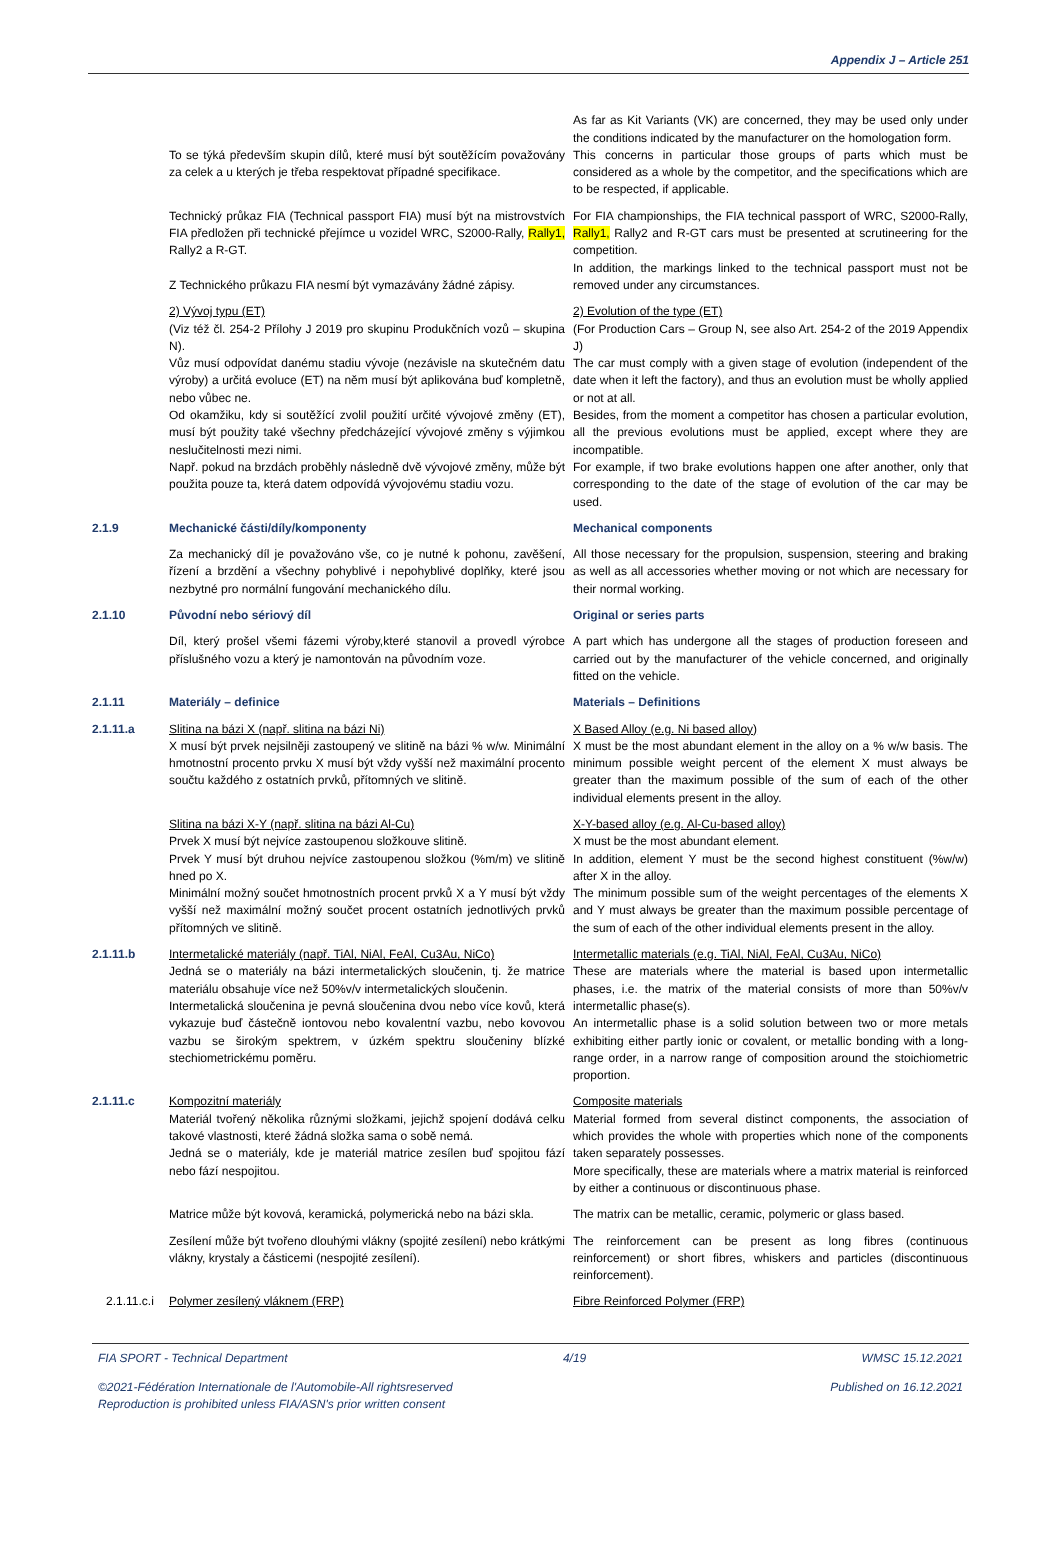Appendix J – Article 251
To se týká především skupin dílů, které musí být soutěžícím považovány za celek a u kterých je třeba respektovat případné specifikace.
As far as Kit Variants (VK) are concerned, they may be used only under the conditions indicated by the manufacturer on the homologation form.
This concerns in particular those groups of parts which must be considered as a whole by the competitor, and the specifications which are to be respected, if applicable.
Technický průkaz FIA (Technical passport FIA) musí být na mistrovstvích FIA předložen při technické přejímce u vozidel WRC, S2000-Rally, Rally1, Rally2 a R-GT.
Z Technického průkazu FIA nesmí být vymazávány žádné zápisy.
For FIA championships, the FIA technical passport of WRC, S2000-Rally, Rally1, Rally2 and R-GT cars must be presented at scrutineering for the competition.
In addition, the markings linked to the technical passport must not be removed under any circumstances.
2) Vývoj typu (ET)
(Viz též čl. 254-2 Přílohy J 2019 pro skupinu Produkčních vozů – skupina N).
Vůz musí odpovídat danému stadiu vývoje (nezávisle na skutečném datu výroby) a určitá evoluce (ET) na něm musí být aplikována buď kompletně, nebo vůbec ne.
Od okamžiku, kdy si soutěžící zvolil použití určité vývojové změny (ET), musí být použity také všechny předcházející vývojové změny s výjimkou neslučitelnosti mezi nimi.
Např. pokud na brzdách proběhly následně dvě vývojové změny, může být použita pouze ta, která datem odpovídá vývojovému stadiu vozu.
2) Evolution of the type (ET)
(For Production Cars – Group N, see also Art. 254-2 of the 2019 Appendix J)
The car must comply with a given stage of evolution (independent of the date when it left the factory), and thus an evolution must be wholly applied or not at all.
Besides, from the moment a competitor has chosen a particular evolution, all the previous evolutions must be applied, except where they are incompatible.
For example, if two brake evolutions happen one after another, only that corresponding to the date of the stage of evolution of the car may be used.
2.1.9
Mechanické části/díly/komponenty
Mechanical components
Za mechanický díl je považováno vše, co je nutné k pohonu, zavěšení, řízení a brzdění a všechny pohyblivé i nepohyblivé doplňky, které jsou nezbytné pro normální fungování mechanického dílu.
All those necessary for the propulsion, suspension, steering and braking as well as all accessories whether moving or not which are necessary for their normal working.
2.1.10
Původní nebo sériový díl
Original or series parts
Díl, který prošel všemi fázemi výroby,které stanovil a provedl výrobce příslušného vozu a který je namontován na původním voze.
A part which has undergone all the stages of production foreseen and carried out by the manufacturer of the vehicle concerned, and originally fitted on the vehicle.
2.1.11
Materiály – definice
Materials – Definitions
2.1.11.a
Slitina na bázi X (např. slitina na bázi Ni)
X musí být prvek nejsilněji zastoupený ve slitině na bázi % w/w. Minimální hmotnostní procento prvku X musí být vždy vyšší než maximální procento součtu každého z ostatních prvků, přítomných ve slitině.
X Based Alloy (e.g. Ni based alloy)
X must be the most abundant element in the alloy on a % w/w basis. The minimum possible weight percent of the element X must always be greater than the maximum possible of the sum of each of the other individual elements present in the alloy.
Slitina na bázi X-Y (např. slitina na bázi Al-Cu)
Prvek X musí být nejvíce zastoupenou složkouve slitině.
Prvek Y musí být druhou nejvíce zastoupenou složkou (%m/m) ve slitině hned po X.
Minimální možný součet hmotnostních procent prvků X a Y musí být vždy vyšší než maximální možný součet procent ostatních jednotlivých prvků přítomných ve slitině.
X-Y-based alloy (e.g. Al-Cu-based alloy)
X must be the most abundant element.
In addition, element Y must be the second highest constituent (%w/w) after X in the alloy.
The minimum possible sum of the weight percentages of the elements X and Y must always be greater than the maximum possible percentage of the sum of each of the other individual elements present in the alloy.
2.1.11.b
Intermetalické materiály (např. TiAl, NiAl, FeAl, Cu3Au, NiCo)
Jedná se o materiály na bázi intermetalických sloučenin, tj. že matrice materiálu obsahuje více než 50%v/v intermetalických sloučenin.
Intermetalická sloučenina je pevná sloučenina dvou nebo více kovů, která vykazuje buď částečně iontovou nebo kovalentní vazbu, nebo kovovou vazbu se širokým spektrem, v úzkém spektru sloučeniny blízké stechiometrickému poměru.
Intermetallic materials (e.g. TiAl, NiAl, FeAl, Cu3Au, NiCo)
These are materials where the material is based upon intermetallic phases, i.e. the matrix of the material consists of more than 50%v/v intermetallic phase(s).
An intermetallic phase is a solid solution between two or more metals exhibiting either partly ionic or covalent, or metallic bonding with a long-range order, in a narrow range of composition around the stoichiometric proportion.
2.1.11.c
Kompozitní materiály
Materiál tvořený několika různými složkami, jejichž spojení dodává celku takové vlastnosti, které žádná složka sama o sobě nemá.
Jedná se o materiály, kde je materiál matrice zesílen buď spojitou fází nebo fází nespojitou.
Composite materials
Material formed from several distinct components, the association of which provides the whole with properties which none of the components taken separately possesses.
More specifically, these are materials where a matrix material is reinforced by either a continuous or discontinuous phase.
Matrice může být kovová, keramická, polymerická nebo na bázi skla.
The matrix can be metallic, ceramic, polymeric or glass based.
Zesílení může být tvořeno dlouhými vlákny (spojité zesílení) nebo krátkými vlákny, krystaly a částicemi (nespojité zesílení).
The reinforcement can be present as long fibres (continuous reinforcement) or short fibres, whiskers and particles (discontinuous reinforcement).
2.1.11.c.i
Polymer zesílený vláknem (FRP)
Fibre Reinforced Polymer (FRP)
FIA SPORT - Technical Department 4/19 WMSC 15.12.2021
©2021-Fédération Internationale de l'Automobile-All rightsreserved
Reproduction is prohibited unless FIA/ASN's prior written consent Published on 16.12.2021